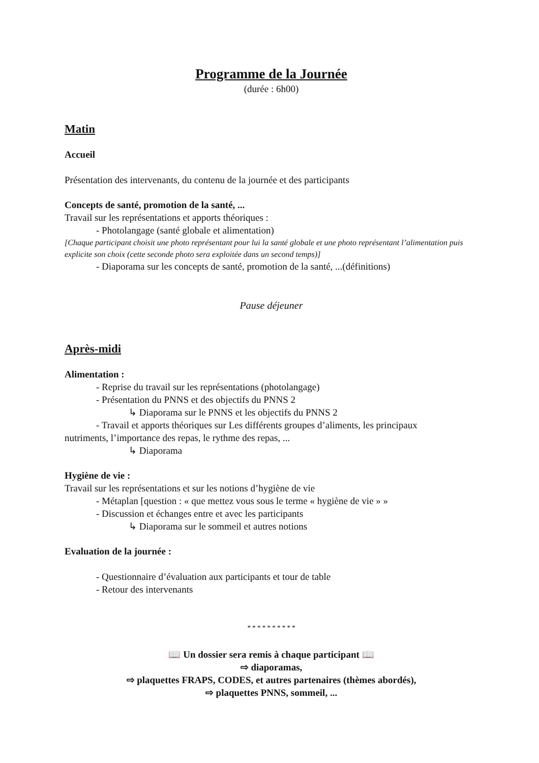Programme de la Journée
(durée : 6h00)
Matin
Accueil
Présentation des intervenants, du contenu de la journée et des participants
Concepts de santé, promotion de la santé, ...
Travail sur les représentations et apports théoriques :
- Photolangage (santé globale et alimentation)
[Chaque participant choisit une photo représentant pour lui la santé globale et une photo représentant l’alimentation puis explicite son choix (cette seconde photo sera exploitée dans un second temps)]
- Diaporama sur les concepts de santé, promotion de la santé, ...(définitions)
Pause déjeuner
Après-midi
Alimentation :
- Reprise du travail sur les représentations (photolangage)
- Présentation du PNNS et des objectifs du PNNS 2
↳ Diaporama sur le PNNS et les objectifs du PNNS 2
- Travail et apports théoriques sur Les différents groupes d’aliments, les principaux
nutriments, l’importance des repas, le rythme des repas, ...
↳ Diaporama
Hygiène de vie :
Travail sur les représentations et sur les notions d’hygiène de vie
- Métaplan [question : « que mettez vous sous le terme « hygiène de vie » »
- Discussion et échanges entre et avec les participants
↳ Diaporama sur le sommeil et autres notions
Evaluation de la journée :
- Questionnaire d’évaluation aux participants et tour de table
- Retour des intervenants
* * * * * * * * * *
📖 Un dossier sera remis à chaque participant 📖
⇨ diaporamas,
⇨ plaquettes FRAPS, CODES, et autres partenaires (thèmes abordés),
⇨ plaquettes PNNS, sommeil, ...